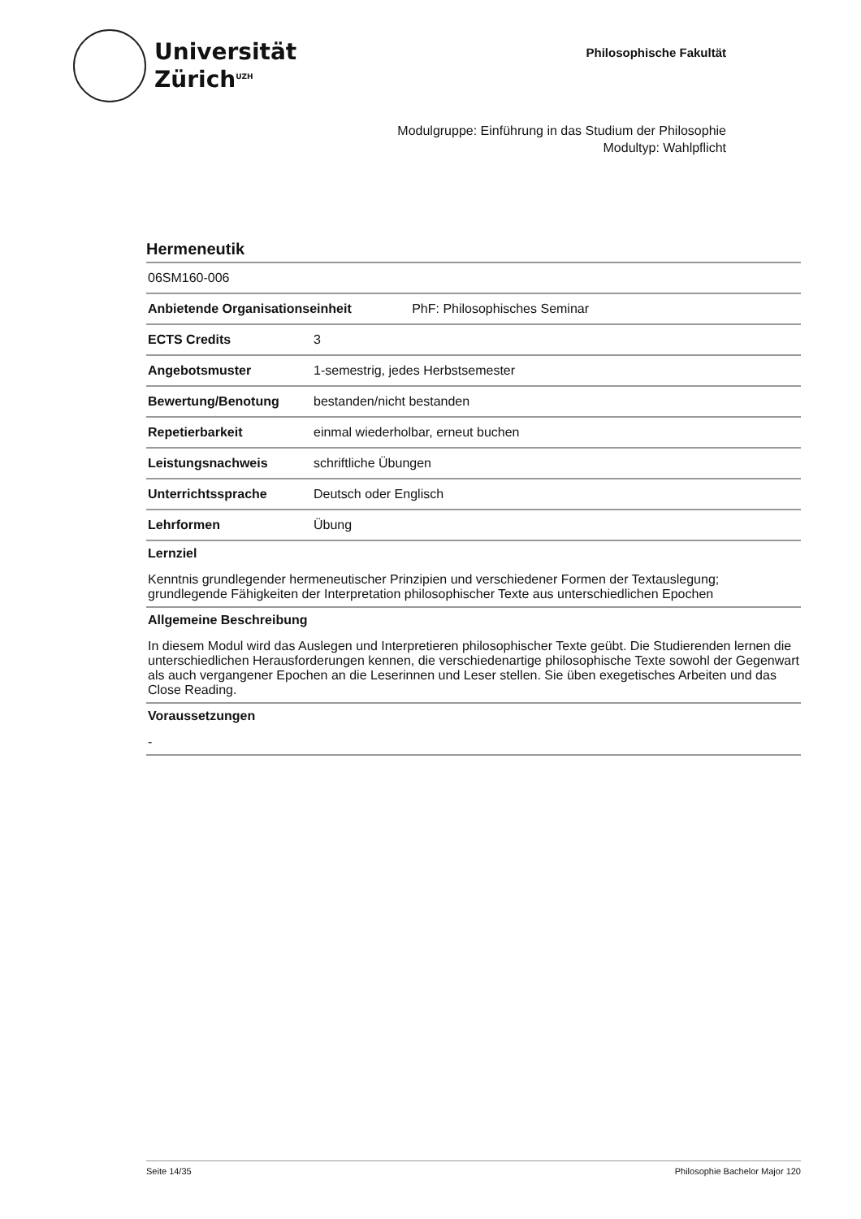Universität
Zürich<sup>UZH</sup>
Philosophische Fakultät
Modulgruppe: Einführung in das Studium der Philosophie
Modultyp: Wahlpflicht
Hermeneutik
| 06SM160-006 | |
| Anbietende Organisationseinheit PhF: Philosophisches Seminar | |
| ECTS Credits | 3 |
| Angebotsmuster | 1-semestrig, jedes Herbstsemester |
| Bewertung/Benotung | bestanden/nicht bestanden |
| Repetierbarkeit | einmal wiederholbar, erneut buchen |
| Leistungsnachweis | schriftliche Übungen |
| Unterrichtssprache | Deutsch oder Englisch |
| Lehrformen | Übung |
Lernziel
Kenntnis grundlegender hermeneutischer Prinzipien und verschiedener Formen der Textauslegung; grundlegende Fähigkeiten der Interpretation philosophischer Texte aus unterschiedlichen Epochen
Allgemeine Beschreibung
In diesem Modul wird das Auslegen und Interpretieren philosophischer Texte geübt. Die Studierenden lernen die unterschiedlichen Herausforderungen kennen, die verschiedenartige philosophische Texte sowohl der Gegenwart als auch vergangener Epochen an die Leserinnen und Leser stellen. Sie üben exegetisches Arbeiten und das Close Reading.
Voraussetzungen
-
Seite 14/35 Philosophie Bachelor Major 120